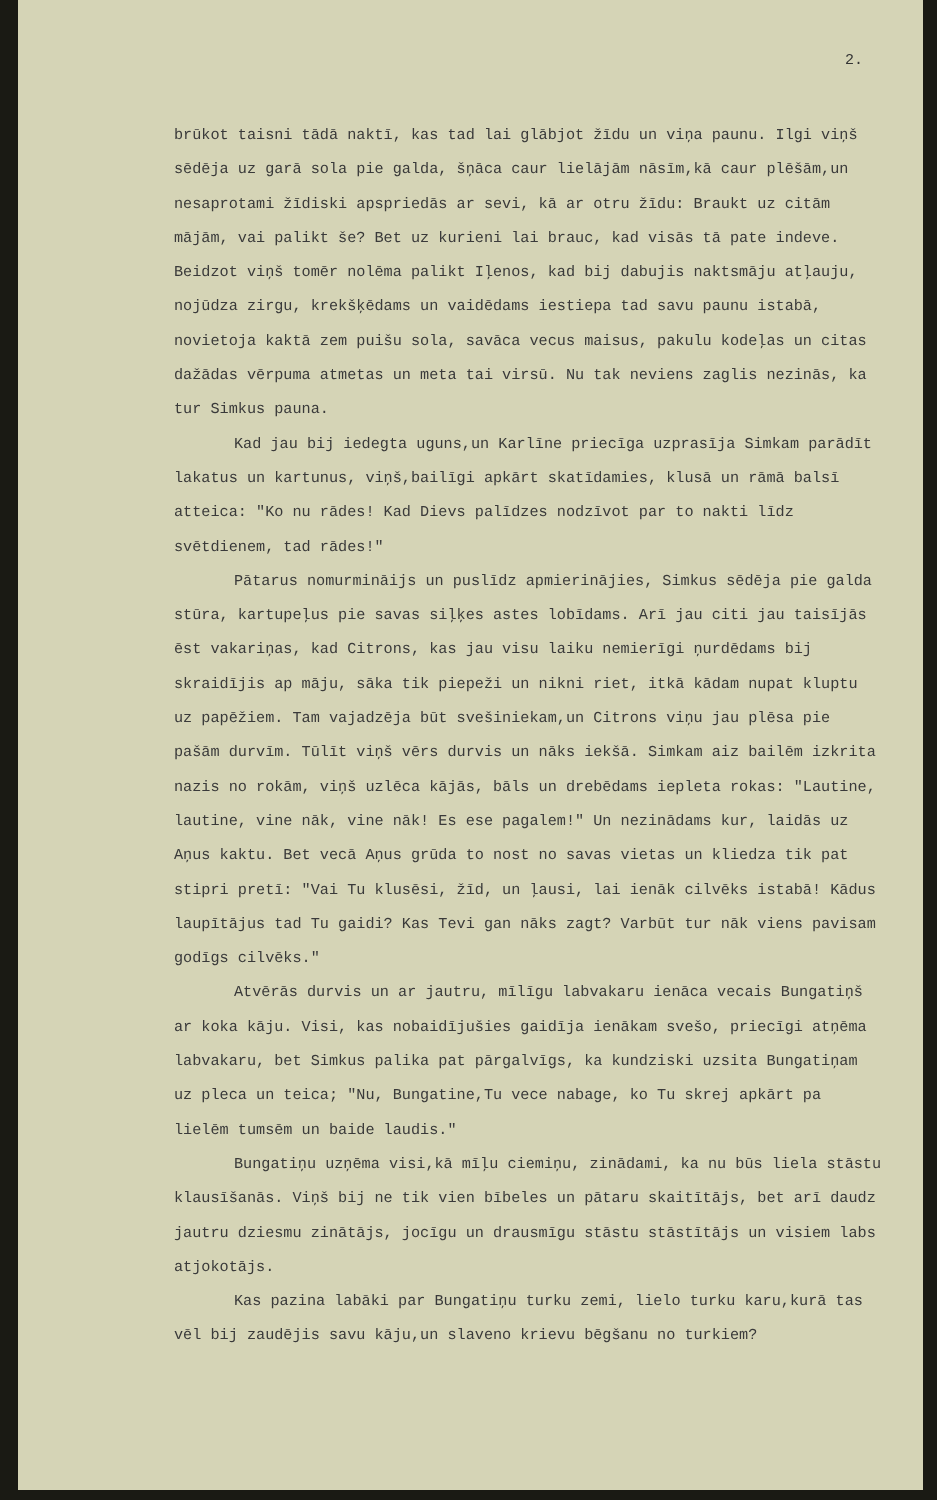2.
brūkot taisni tādā naktī, kas tad lai glābjot žīdu un viņa paunu. Ilgi viņš sēdēja uz garā sola pie galda, šņāca caur lielājām nāsīm,kā caur plēšām,un nesaprotami žīdiski apspriedās ar sevi, kā ar otru žīdu: Braukt uz citām mājām, vai palikt še? Bet uz kurieni lai brauc, kad visās tā pate indeve. Beidzot viņš tomēr nolēma palikt Iļenos, kad bij dabujis naktsmāju atļauju, nojūdza zirgu, krekšķēdams un vaidēdams iestiepa tad savu paunu istabā, novietoja kaktā zem puišu sola, savāca vecus maisus, pakulu kodeļas un citas dažādas vērpuma atmetas un meta tai virsū. Nu tak neviens zaglis nezinās, ka tur Simkus pauna.
Kad jau bij iedegta uguns,un Karlīne priecīga uzprasīja Simkam parādīt lakatus un kartunus, viņš,bailīgi apkārt skatīdamies, klusā un rāmā balsī atteica: "Ko nu rādes! Kad Dievs palīdzes nodzīvot par to nakti līdz svētdienem, tad rādes!"
Pātarus nomurmināijs un puslīdz apmierinājies, Simkus sēdēja pie galda stūra, kartupeļus pie savas siļķes astes lobīdams. Arī jau citi jau taisījās ēst vakariņas, kad Citrons, kas jau visu laiku nemierīgi ņurdēdams bij skraidījis ap māju, sāka tik piepeži un nikni riet, itkā kādam nupat kluptu uz papēžiem. Tam vajadzēja būt svešiniekam,un Citrons viņu jau plēsa pie pašām durvīm. Tūlīt viņš vērs durvis un nāks iekšā. Simkam aiz bailēm izkrita nazis no rokām, viņš uzlēca kājās, bāls un drebēdams iepleta rokas: "Lautine, lautine, vine nāk, vine nāk! Es ese pagalem!" Un nezinādams kur, laidās uz Aņus kaktu. Bet vecā Aņus grūda to nost no savas vietas un kliedza tik pat stipri pretī: "Vai Tu klusēsi, žīd, un ļausi, lai ienāk cilvēks istabā! Kādus laupītājus tad Tu gaidi? Kas Tevi gan nāks zagt? Varbūt tur nāk viens pavisam godīgs cilvēks."
Atvērās durvis un ar jautru, mīlīgu labvakaru ienāca vecais Bungatiņš ar koka kāju. Visi, kas nobaidījušies gaidīja ienākam svešo, priecīgi atņēma labvakaru, bet Simkus palika pat pārgalvīgs, ka kundziski uzsita Bungatiņam uz pleca un teica; "Nu, Bungatine,Tu vece nabage, ko Tu skrej apkārt pa lielēm tumsēm un baide laudis."
Bungatiņu uzņēma visi,kā mīļu ciemiņu, zinādami, ka nu būs liela stāstu klausīšanās. Viņš bij ne tik vien bībeles un pātaru skaitītājs, bet arī daudz jautru dziesmu zinātājs, jocīgu un drausmīgu stāstu stāstītājs un visiem labs atjokotājs.
Kas pazina labāki par Bungatiņu turku zemi, lielo turku karu,kurā tas vēl bij zaudējis savu kāju,un slaveno krievu bēgšanu no turkiem?